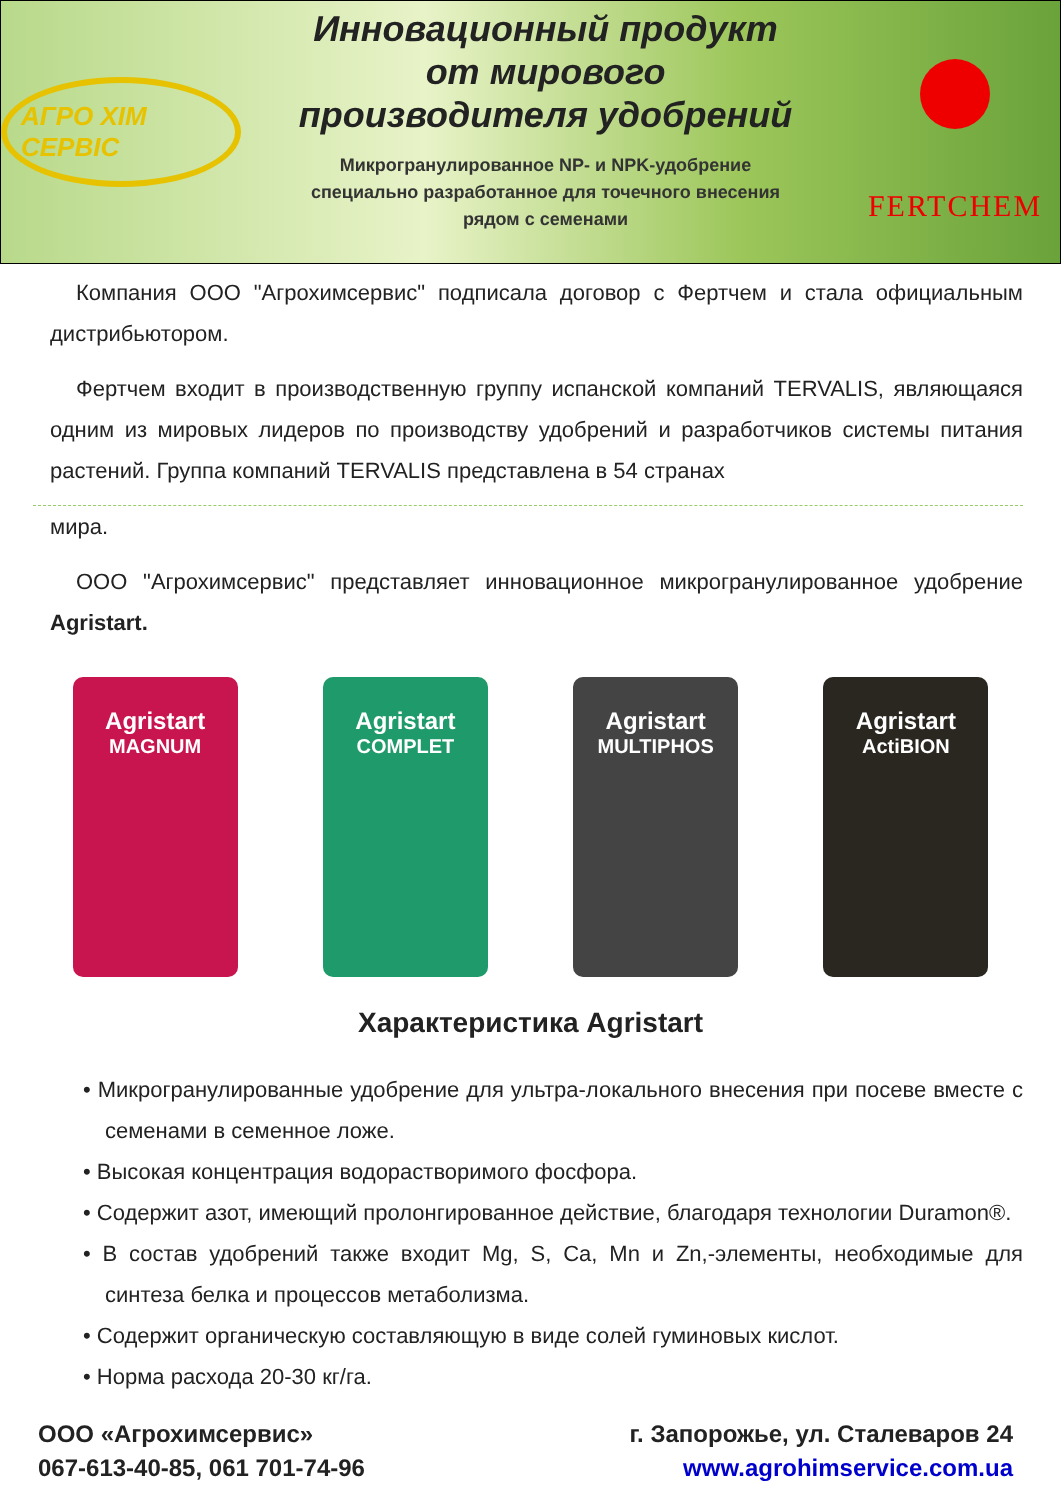АГРО ХІМ СЕРВІС
Инновационный продукт
от мирового
производителя удобрений
Микрогранулированное NP- и NPK-удобрение
специально разработанное для точечного внесения
рядом с семенами
FERTCHEM
Компания ООО "Агрохимсервис" подписала договор с Фертчем и стала официальным дистрибьютором.
Фертчем входит в производственную группу испанской компаний TERVALIS, являющаяся одним из мировых лидеров по производству удобрений и разработчиков системы питания растений. Группа компаний TERVALIS представлена в 54 странах
мира.
ООО "Агрохимсервис" представляет инновационное микрогранулированное удобрение Agristart.
Agristart
MAGNUM
Agristart
COMPLET
Agristart
MULTIPHOS
Agristart
ActiBION
Характеристика Agristart
• Микрогранулированные удобрение для ультра-локального внесения при посеве вместе с семенами в семенное ложе.
• Высокая концентрация водорастворимого фосфора.
• Содержит азот, имеющий пролонгированное действие, благодаря технологии Duramon®.
• В состав удобрений также входит Mg, S, Ca, Mn и Zn,-элементы, необходимые для синтеза белка и процессов метаболизма.
• Содержит органическую составляющую в виде солей гуминовых кислот.
• Норма расхода 20-30 кг/га.
ООО «Агрохимсервис»
067-613-40-85, 061 701-74-96
г. Запорожье, ул. Сталеваров 24
www.agrohimservice.com.ua